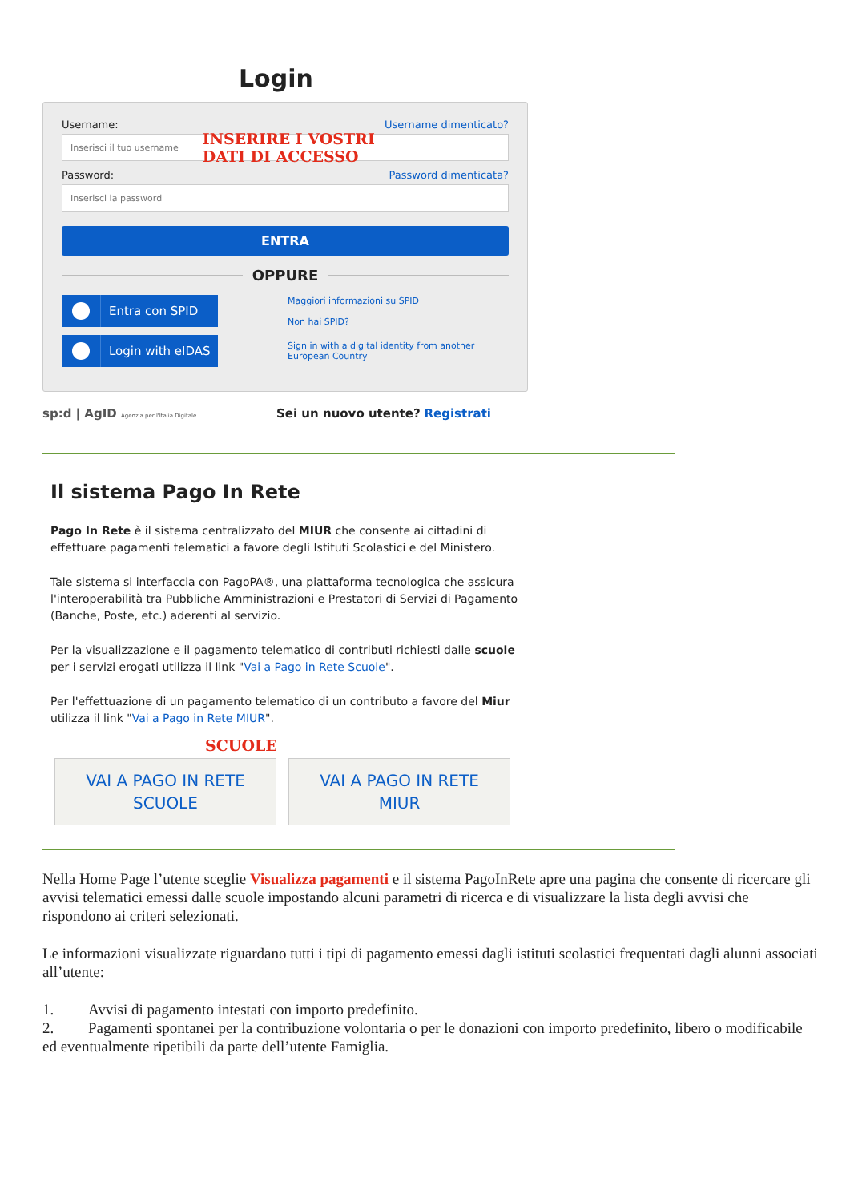Login
Username: Username dimenticato?
Inserisci il tuo username INSERIRE I VOSTRI
DATI DI ACCESSO
Password: Password dimenticata?
Inserisci la password
ENTRA
OPPURE
Entra con SPID
Maggiori informazioni su SPID
Non hai SPID?
Login with eIDAS
Sign in with a digital identity from another
European Country
sp:d | AgID Agenzia per l'Italia Digitale Sei un nuovo utente? Registrati
Il sistema Pago In Rete
Pago In Rete è il sistema centralizzato del MIUR che consente ai cittadini di effettuare pagamenti telematici a favore degli Istituti Scolastici e del Ministero.
Tale sistema si interfaccia con PagoPA®, una piattaforma tecnologica che assicura l'interoperabilità tra Pubbliche Amministrazioni e Prestatori di Servizi di Pagamento (Banche, Poste, etc.) aderenti al servizio.
Per la visualizzazione e il pagamento telematico di contributi richiesti dalle scuole per i servizi erogati utilizza il link "Vai a Pago in Rete Scuole".
Per l'effettuazione di un pagamento telematico di un contributo a favore del Miur utilizza il link "Vai a Pago in Rete MIUR".
SCUOLE
VAI A PAGO IN RETE
SCUOLE
VAI A PAGO IN RETE
MIUR
Nella Home Page l’utente sceglie Visualizza pagamenti e il sistema PagoInRete apre una pagina che consente di ricercare gli avvisi telematici emessi dalle scuole impostando alcuni parametri di ricerca e di visualizzare la lista degli avvisi che rispondono ai criteri selezionati.
Le informazioni visualizzate riguardano tutti i tipi di pagamento emessi dagli istituti scolastici frequentati dagli alunni associati all’utente:
1. Avvisi di pagamento intestati con importo predefinito.
2. Pagamenti spontanei per la contribuzione volontaria o per le donazioni con importo predefinito, libero o modificabile ed eventualmente ripetibili da parte dell’utente Famiglia.